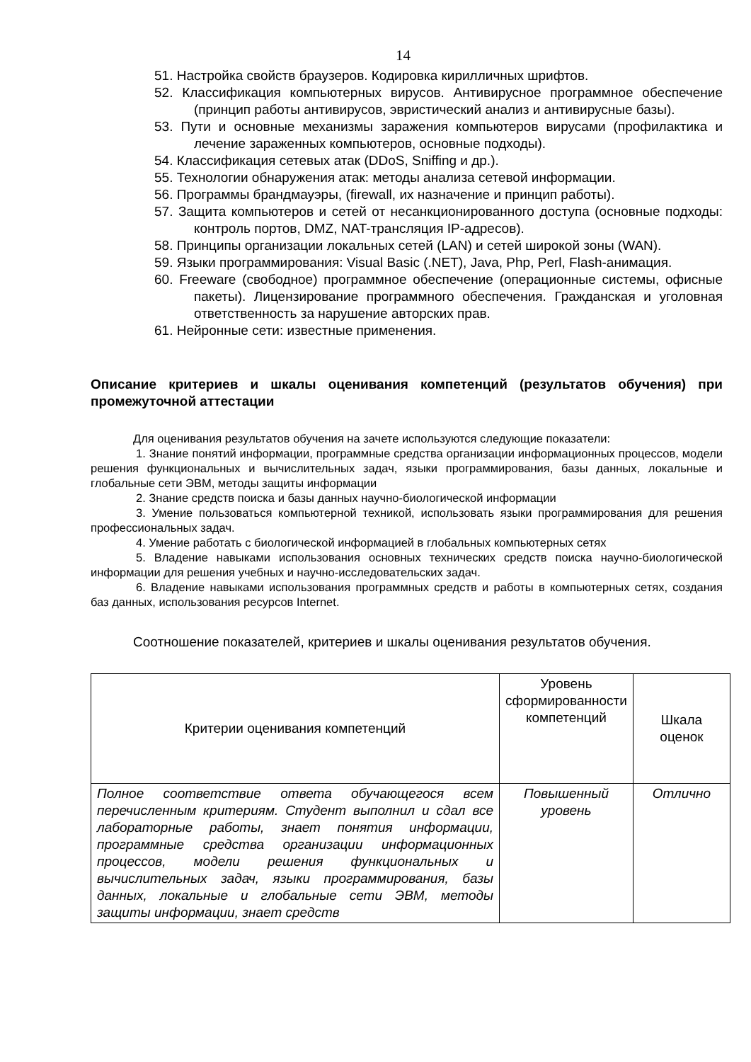14
51. Настройка свойств браузеров. Кодировка кирилличных шрифтов.
52. Классификация компьютерных вирусов. Антивирусное программное обеспечение (принцип работы антивирусов, эвристический анализ и антивирусные базы).
53. Пути и основные механизмы заражения компьютеров вирусами (профилактика и лечение зараженных компьютеров, основные подходы).
54. Классификация сетевых атак (DDoS, Sniffing и др.).
55. Технологии обнаружения атак: методы анализа сетевой информации.
56. Программы брандмауэры, (firewall, их назначение и принцип работы).
57. Защита компьютеров и сетей от несанкционированного доступа (основные подходы: контроль портов, DMZ, NAT-трансляция IP-адресов).
58. Принципы организации локальных сетей (LAN) и сетей широкой зоны (WAN).
59. Языки программирования: Visual Basic (.NET), Java, Php, Perl, Flash-анимация.
60. Freeware (свободное) программное обеспечение (операционные системы, офисные пакеты). Лицензирование программного обеспечения. Гражданская и уголовная ответственность за нарушение авторских прав.
61. Нейронные сети: известные применения.
Описание критериев и шкалы оценивания компетенций (результатов обучения) при промежуточной аттестации
Для оценивания результатов обучения на зачете используются следующие показатели:
1. Знание понятий информации, программные средства организации информационных процессов, модели решения функциональных и вычислительных задач, языки программирования, базы данных, локальные и глобальные сети ЭВМ, методы защиты информации
2. Знание средств поиска и базы данных научно-биологической информации
3. Умение пользоваться компьютерной техникой, использовать языки программирования для решения профессиональных задач.
4. Умение работать с биологической информацией в глобальных компьютерных сетях
5. Владение навыками использования основных технических средств поиска научно-биологической информации для решения учебных и научно-исследовательских задач.
6. Владение навыками использования программных средств и работы в компьютерных сетях, создания баз данных, использования ресурсов Internet.
Соотношение показателей, критериев и шкалы оценивания результатов обучения.
| Критерии оценивания компетенций | Уровень сформированности компетенций | Шкала оценок |
| --- | --- | --- |
| Полное соответствие ответа обучающегося всем перечисленным критериям. Студент выполнил и сдал все лабораторные работы, знает понятия информации, программные средства организации информационных процессов, модели решения функциональных и вычислительных задач, языки программирования, базы данных, локальные и глобальные сети ЭВМ, методы защиты информации, знает средств | Повышенный уровень | Отлично |